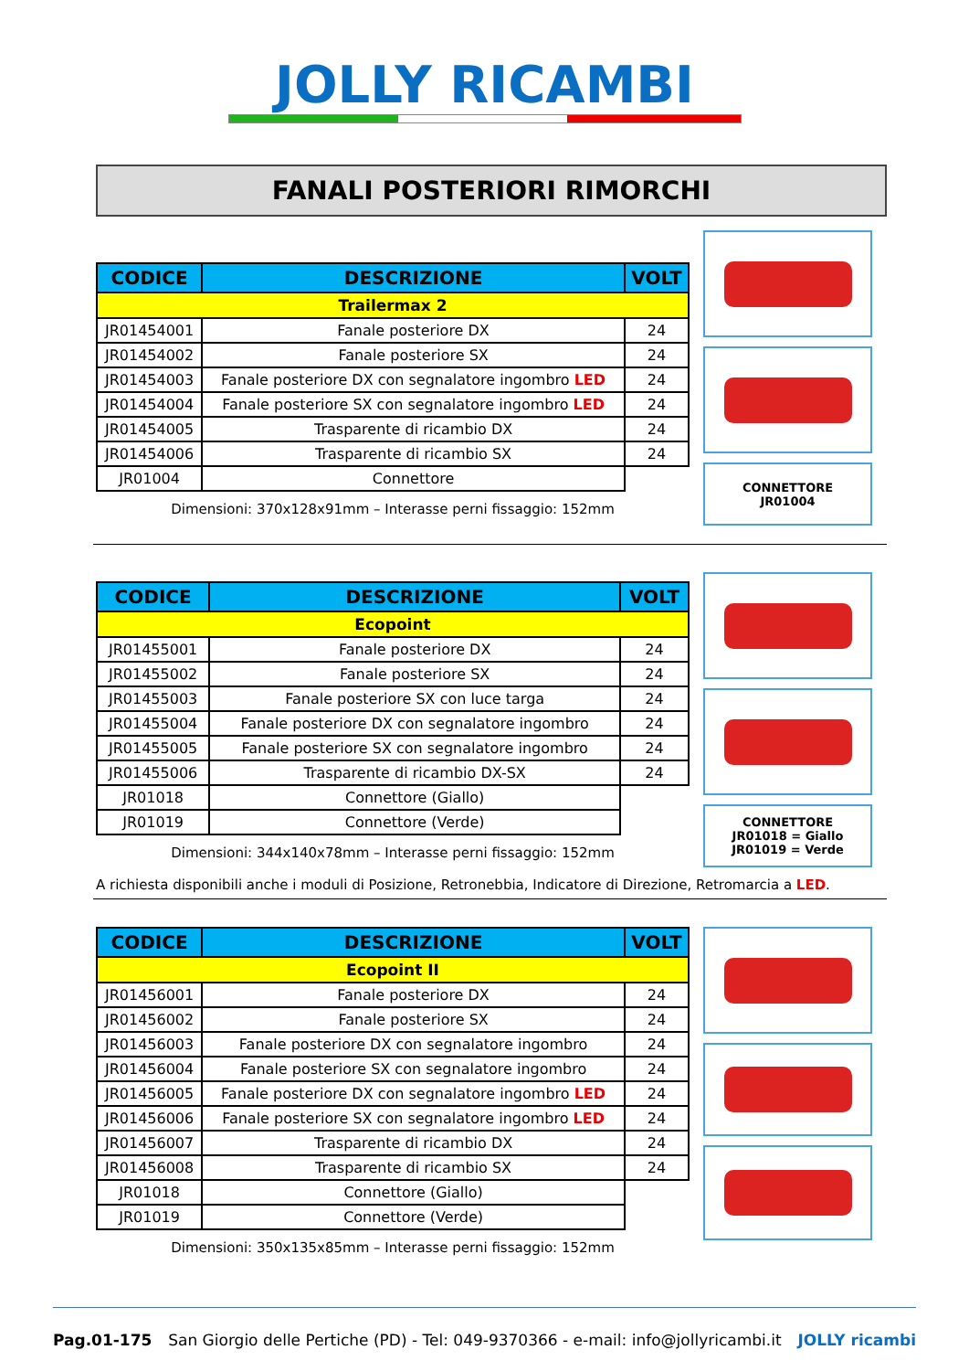JOLLY RICAMBI
FANALI POSTERIORI RIMORCHI
| CODICE | DESCRIZIONE | VOLT |
| --- | --- | --- |
| Trailermax 2 | | |
| JR01454001 | Fanale posteriore DX | 24 |
| JR01454002 | Fanale posteriore SX | 24 |
| JR01454003 | Fanale posteriore DX con segnalatore ingombro LED | 24 |
| JR01454004 | Fanale posteriore SX con segnalatore ingombro LED | 24 |
| JR01454005 | Trasparente di ricambio DX | 24 |
| JR01454006 | Trasparente di ricambio SX | 24 |
| JR01004 | Connettore | |
Dimensioni: 370x128x91mm – Interasse perni fissaggio: 152mm
CONNETTORE
JR01004
| CODICE | DESCRIZIONE | VOLT |
| --- | --- | --- |
| Ecopoint | | |
| JR01455001 | Fanale posteriore DX | 24 |
| JR01455002 | Fanale posteriore SX | 24 |
| JR01455003 | Fanale posteriore SX con luce targa | 24 |
| JR01455004 | Fanale posteriore DX con segnalatore ingombro | 24 |
| JR01455005 | Fanale posteriore SX con segnalatore ingombro | 24 |
| JR01455006 | Trasparente di ricambio DX-SX | 24 |
| JR01018 | Connettore (Giallo) | |
| JR01019 | Connettore (Verde) | |
Dimensioni: 344x140x78mm – Interasse perni fissaggio: 152mm
CONNETTORE
JR01018 = Giallo
JR01019 = Verde
A richiesta disponibili anche i moduli di Posizione, Retronebbia, Indicatore di Direzione, Retromarcia a LED.
| CODICE | DESCRIZIONE | VOLT |
| --- | --- | --- |
| Ecopoint II | | |
| JR01456001 | Fanale posteriore DX | 24 |
| JR01456002 | Fanale posteriore SX | 24 |
| JR01456003 | Fanale posteriore DX con segnalatore ingombro | 24 |
| JR01456004 | Fanale posteriore SX con segnalatore ingombro | 24 |
| JR01456005 | Fanale posteriore DX con segnalatore ingombro LED | 24 |
| JR01456006 | Fanale posteriore SX con segnalatore ingombro LED | 24 |
| JR01456007 | Trasparente di ricambio DX | 24 |
| JR01456008 | Trasparente di ricambio SX | 24 |
| JR01018 | Connettore (Giallo) | |
| JR01019 | Connettore (Verde) | |
Dimensioni: 350x135x85mm – Interasse perni fissaggio: 152mm
Pag.01-175 San Giorgio delle Pertiche (PD) - Tel: 049-9370366 - e-mail: info@jollyricambi.it JOLLY ricambi